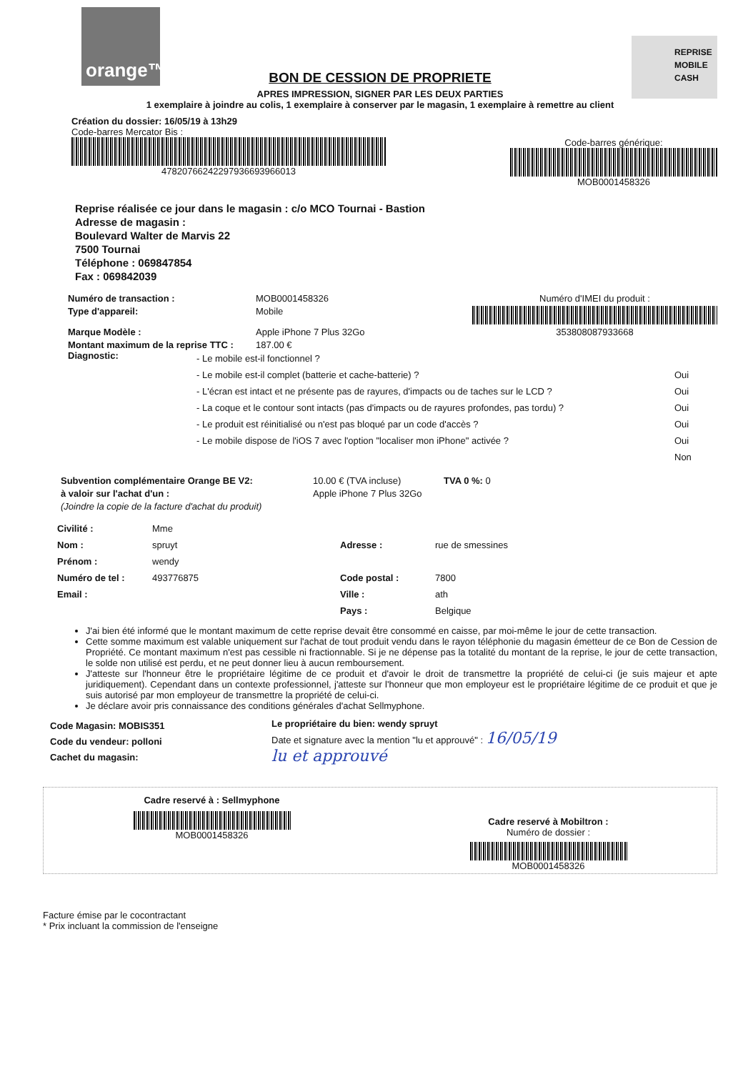orange™
REPRISE
MOBILE
CASH
BON DE CESSION DE PROPRIETE
APRES IMPRESSION, SIGNER PAR LES DEUX PARTIES
1 exemplaire à joindre au colis, 1 exemplaire à conserver par le magasin, 1 exemplaire à remettre au client
Création du dossier: 16/05/19 à 13h29
Code-barres Mercator Bis :
4782076624229793669396601​3
Code-barres générique:
MOB0001458326
Reprise réalisée ce jour dans le magasin : c/o MCO Tournai - Bastion
Adresse de magasin :
Boulevard Walter de Marvis 22
7500 Tournai
Téléphone : 069847854
Fax : 069842039
Numéro de transaction :
MOB0001458326
Numéro d'IMEI du produit :
Type d'appareil:
Mobile
Marque Modèle :
Apple iPhone 7 Plus 32Go
353808087933668
Montant maximum de la reprise TTC :
187.00 €
Diagnostic:
- Le mobile est-il fonctionnel ?
- Le mobile est-il complet (batterie et cache-batterie) ?
- L'écran est intact et ne présente pas de rayures, d'impacts ou de taches sur le LCD ?
- La coque et le contour sont intacts (pas d'impacts ou de rayures profondes, pas tordu) ?
- Le produit est réinitialisé ou n'est pas bloqué par un code d'accès ?
- Le mobile dispose de l'iOS 7 avec l'option "localiser mon iPhone" activée ?
Oui
Oui
Oui
Oui
Oui
Non
Subvention complémentaire Orange BE V2:
10.00 € (TVA incluse)
TVA 0 %: 0
à valoir sur l'achat d'un :
Apple iPhone 7 Plus 32Go
(Joindre la copie de la facture d'achat du produit)
Civilité :
Mme
Nom :
spruyt
Adresse :
rue de smessines
Prénom :
wendy
Numéro de tel :
493776875
Code postal :
7800
Email :
Ville :
ath
Pays :
Belgique
J'ai bien été informé que le montant maximum de cette reprise devait être consommé en caisse, par moi-même le jour de cette transaction.
Cette somme maximum est valable uniquement sur l'achat de tout produit vendu dans le rayon téléphonie du magasin émetteur de ce Bon de Cession de Propriété. Ce montant maximum n'est pas cessible ni fractionnable. Si je ne dépense pas la totalité du montant de la reprise, le jour de cette transaction, le solde non utilisé est perdu, et ne peut donner lieu à aucun remboursement.
J'atteste sur l'honneur être le propriétaire légitime de ce produit et d'avoir le droit de transmettre la propriété de celui-ci (je suis majeur et apte juridiquement). Cependant dans un contexte professionnel, j'atteste sur l'honneur que mon employeur est le propriétaire légitime de ce produit et que je suis autorisé par mon employeur de transmettre la propriété de celui-ci.
Je déclare avoir pris connaissance des conditions générales d'achat Sellmyphone.
Code Magasin: MOBIS351
Code du vendeur: polloni
Cachet du magasin:
Le propriétaire du bien: wendy spruyt
Date et signature avec la mention "lu et approuvé" : 16/05/19
lu et approuvé
Cadre reservé à : Sellmyphone
MOB0001458326
Cadre reservé à Mobiltron :
Numéro de dossier :
MOB0001458326
Facture émise par le cocontractant
* Prix incluant la commission de l'enseigne